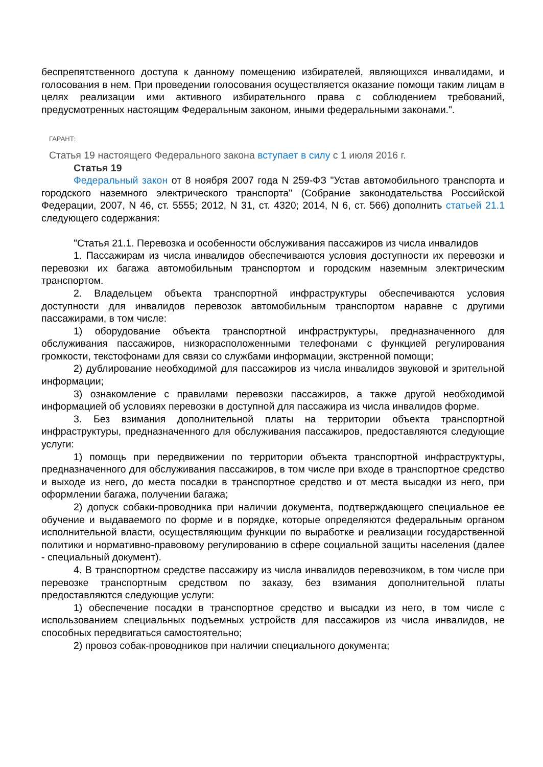беспрепятственного доступа к данному помещению избирателей, являющихся инвалидами, и голосования в нем. При проведении голосования осуществляется оказание помощи таким лицам в целях реализации ими активного избирательного права с соблюдением требований, предусмотренных настоящим Федеральным законом, иными федеральными законами.".
ГАРАНТ:
Статья 19 настоящего Федерального закона вступает в силу с 1 июля 2016 г.
Статья 19
Федеральный закон от 8 ноября 2007 года N 259-ФЗ "Устав автомобильного транспорта и городского наземного электрического транспорта" (Собрание законодательства Российской Федерации, 2007, N 46, ст. 5555; 2012, N 31, ст. 4320; 2014, N 6, ст. 566) дополнить статьей 21.1 следующего содержания:
"Статья 21.1. Перевозка и особенности обслуживания пассажиров из числа инвалидов
1. Пассажирам из числа инвалидов обеспечиваются условия доступности их перевозки и перевозки их багажа автомобильным транспортом и городским наземным электрическим транспортом.
2. Владельцем объекта транспортной инфраструктуры обеспечиваются условия доступности для инвалидов перевозок автомобильным транспортом наравне с другими пассажирами, в том числе:
1) оборудование объекта транспортной инфраструктуры, предназначенного для обслуживания пассажиров, низкорасположенными телефонами с функцией регулирования громкости, текстофонами для связи со службами информации, экстренной помощи;
2) дублирование необходимой для пассажиров из числа инвалидов звуковой и зрительной информации;
3) ознакомление с правилами перевозки пассажиров, а также другой необходимой информацией об условиях перевозки в доступной для пассажира из числа инвалидов форме.
3. Без взимания дополнительной платы на территории объекта транспортной инфраструктуры, предназначенного для обслуживания пассажиров, предоставляются следующие услуги:
1) помощь при передвижении по территории объекта транспортной инфраструктуры, предназначенного для обслуживания пассажиров, в том числе при входе в транспортное средство и выходе из него, до места посадки в транспортное средство и от места высадки из него, при оформлении багажа, получении багажа;
2) допуск собаки-проводника при наличии документа, подтверждающего специальное ее обучение и выдаваемого по форме и в порядке, которые определяются федеральным органом исполнительной власти, осуществляющим функции по выработке и реализации государственной политики и нормативно-правовому регулированию в сфере социальной защиты населения (далее - специальный документ).
4. В транспортном средстве пассажиру из числа инвалидов перевозчиком, в том числе при перевозке транспортным средством по заказу, без взимания дополнительной платы предоставляются следующие услуги:
1) обеспечение посадки в транспортное средство и высадки из него, в том числе с использованием специальных подъемных устройств для пассажиров из числа инвалидов, не способных передвигаться самостоятельно;
2) провоз собак-проводников при наличии специального документа;